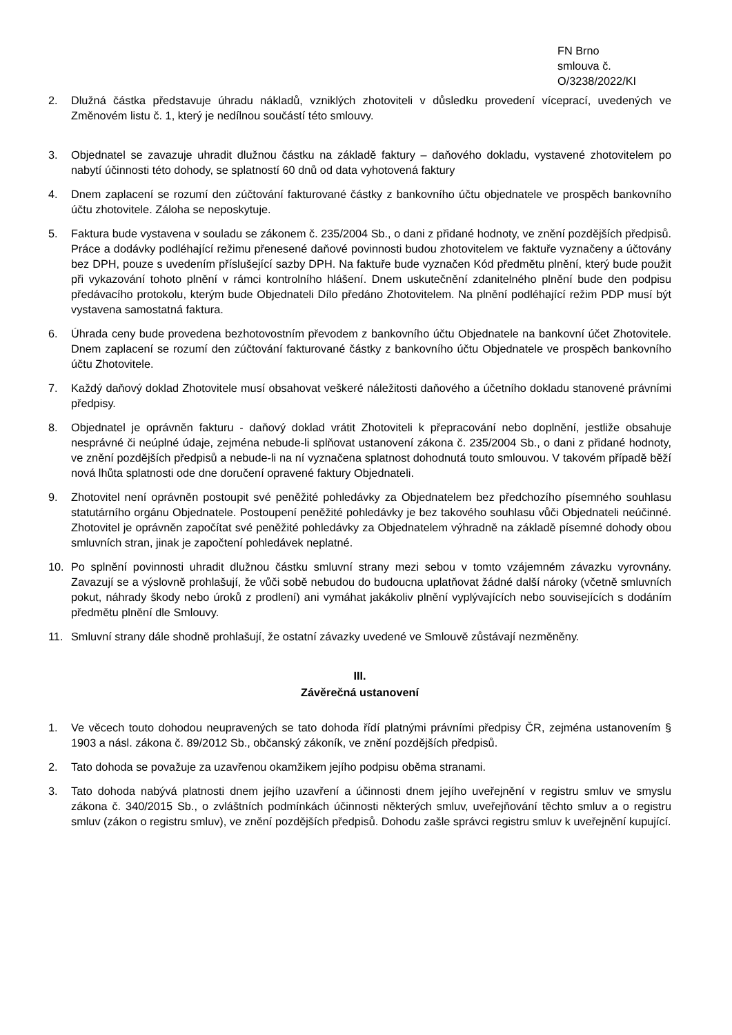FN Brno
smlouva č. O/3238/2022/KI
2. Dlužná částka představuje úhradu nákladů, vzniklých zhotoviteli v důsledku provedení víceprací, uvedených ve Změnovém listu č. 1, který je nedílnou součástí této smlouvy.
3. Objednatel se zavazuje uhradit dlužnou částku na základě faktury – daňového dokladu, vystavené zhotovitelem po nabytí účinnosti této dohody, se splatností 60 dnů od data vyhotovená faktury
4. Dnem zaplacení se rozumí den zúčtování fakturované částky z bankovního účtu objednatele ve prospěch bankovního účtu zhotovitele. Záloha se neposkytuje.
5. Faktura bude vystavena v souladu se zákonem č. 235/2004 Sb., o dani z přidané hodnoty, ve znění pozdějších předpisů. Práce a dodávky podléhající režimu přenesené daňové povinnosti budou zhotovitelem ve faktuře vyznačeny a účtovány bez DPH, pouze s uvedením příslušející sazby DPH. Na faktuře bude vyznačen Kód předmětu plnění, který bude použit při vykazování tohoto plnění v rámci kontrolního hlášení. Dnem uskutečnění zdanitelného plnění bude den podpisu předávacího protokolu, kterým bude Objednateli Dílo předáno Zhotovitelem. Na plnění podléhající režim PDP musí být vystavena samostatná faktura.
6. Úhrada ceny bude provedena bezhotovostním převodem z bankovního účtu Objednatele na bankovní účet Zhotovitele. Dnem zaplacení se rozumí den zúčtování fakturované částky z bankovního účtu Objednatele ve prospěch bankovního účtu Zhotovitele.
7. Každý daňový doklad Zhotovitele musí obsahovat veškeré náležitosti daňového a účetního dokladu stanovené právními předpisy.
8. Objednatel je oprávněn fakturu - daňový doklad vrátit Zhotoviteli k přepracování nebo doplnění, jestliže obsahuje nesprávné či neúplné údaje, zejména nebude-li splňovat ustanovení zákona č. 235/2004 Sb., o dani z přidané hodnoty, ve znění pozdějších předpisů a nebude-li na ní vyznačena splatnost dohodnutá touto smlouvou. V takovém případě běží nová lhůta splatnosti ode dne doručení opravené faktury Objednateli.
9. Zhotovitel není oprávněn postoupit své peněžité pohledávky za Objednatelem bez předchozího písemného souhlasu statutárního orgánu Objednatele. Postoupení peněžité pohledávky je bez takového souhlasu vůči Objednateli neúčinné. Zhotovitel je oprávněn započítat své peněžité pohledávky za Objednatelem výhradně na základě písemné dohody obou smluvních stran, jinak je započtení pohledávek neplatné.
10. Po splnění povinnosti uhradit dlužnou částku smluvní strany mezi sebou v tomto vzájemném závazku vyrovnány. Zavazují se a výslovně prohlašují, že vůči sobě nebudou do budoucna uplatňovat žádné další nároky (včetně smluvních pokut, náhrady škody nebo úroků z prodlení) ani vymáhat jakákoliv plnění vyplývajících nebo souvisejících s dodáním předmětu plnění dle Smlouvy.
11. Smluvní strany dále shodně prohlašují, že ostatní závazky uvedené ve Smlouvě zůstávají nezměněny.
III.
Závěrečná ustanovení
1. Ve věcech touto dohodou neupravených se tato dohoda řídí platnými právními předpisy ČR, zejména ustanovením § 1903 a násl. zákona č. 89/2012 Sb., občanský zákoník, ve znění pozdějších předpisů.
2. Tato dohoda se považuje za uzavřenou okamžikem jejího podpisu oběma stranami.
3. Tato dohoda nabývá platnosti dnem jejího uzavření a účinnosti dnem jejího uveřejnění v registru smluv ve smyslu zákona č. 340/2015 Sb., o zvláštních podmínkách účinnosti některých smluv, uveřejňování těchto smluv a o registru smluv (zákon o registru smluv), ve znění pozdějších předpisů. Dohodu zašle správci registru smluv k uveřejnění kupující.